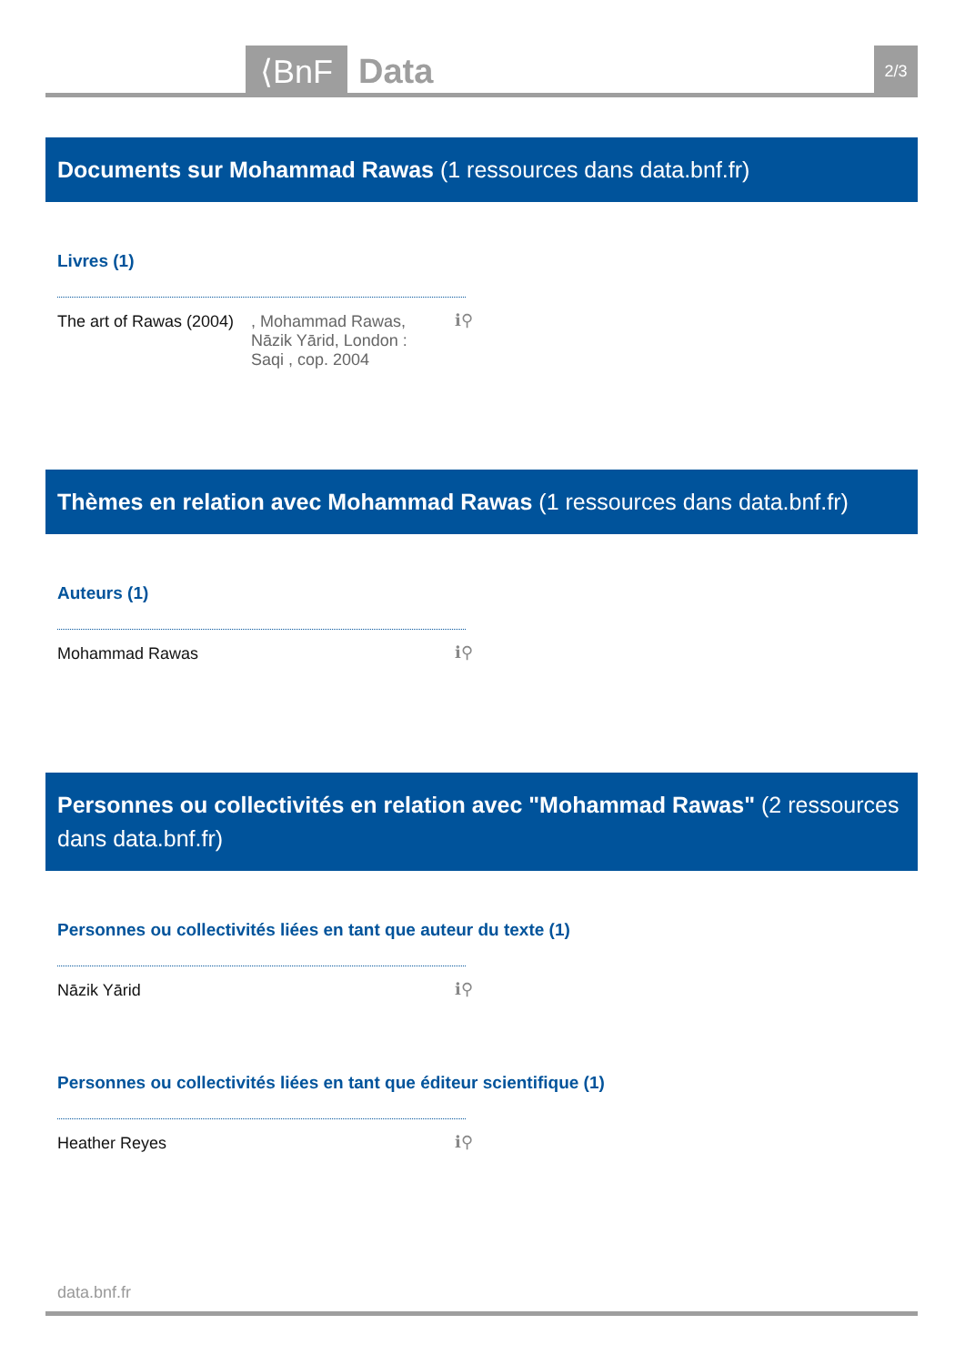⟨BnF Data 2/3
Documents sur Mohammad Rawas (1 ressources dans data.bnf.fr)
Livres (1)
The art of Rawas (2004)
, Mohammad Rawas, Nāzik Yārid, London : Saqi , cop. 2004
ℹ⚲
Thèmes en relation avec Mohammad Rawas (1 ressources dans data.bnf.fr)
Auteurs (1)
Mohammad Rawas
ℹ⚲
Personnes ou collectivités en relation avec "Mohammad Rawas" (2 ressources dans data.bnf.fr)
Personnes ou collectivités liées en tant que auteur du texte (1)
Nāzik Yārid
ℹ⚲
Personnes ou collectivités liées en tant que éditeur scientifique (1)
Heather Reyes
ℹ⚲
data.bnf.fr